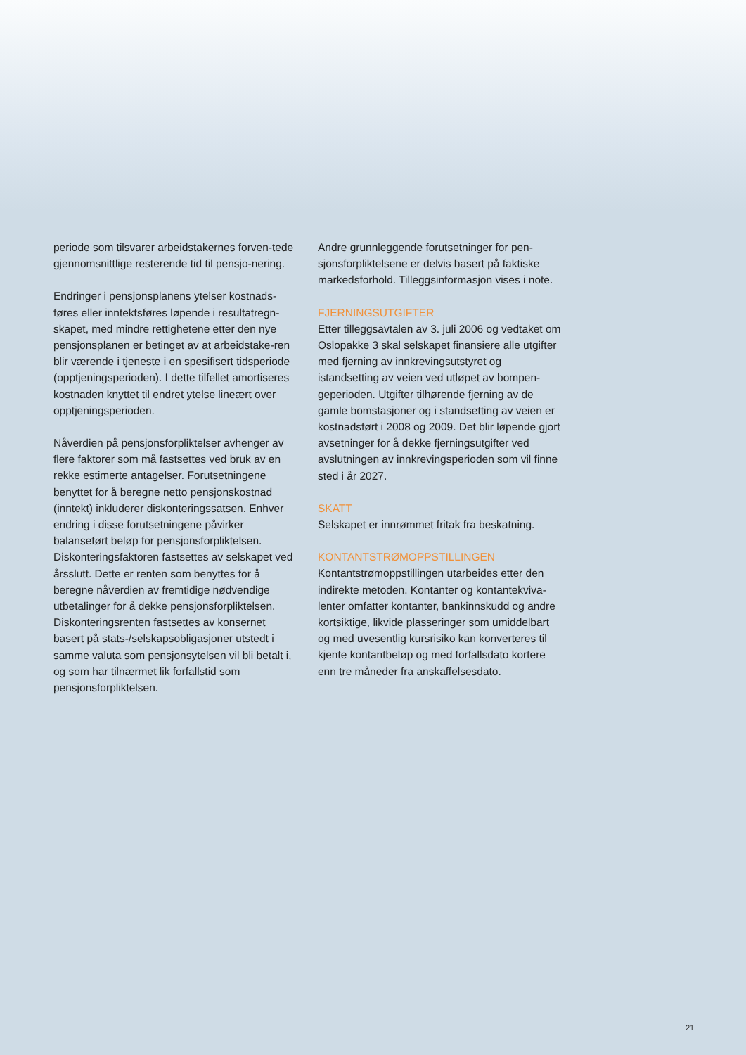periode som tilsvarer arbeidstakernes forven-tede gjennomsnittlige resterende tid til pensjo-nering.
Endringer i pensjonsplanens ytelser kostnads-føres eller inntektsføres løpende i resultatregn-skapet, med mindre rettighetene etter den nye pensjonsplanen er betinget av at arbeidstake-ren blir værende i tjeneste i en spesifisert tidsperiode (opptjeningsperioden). I dette tilfellet amortiseres kostnaden knyttet til endret ytelse lineært over opptjeningsperioden.
Nåverdien på pensjonsforpliktelser avhenger av flere faktorer som må fastsettes ved bruk av en rekke estimerte antagelser. Forutsetningene benyttet for å beregne netto pensjonskostnad (inntekt) inkluderer diskonteringssatsen. Enhver endring i disse forutsetningene påvirker balanseført beløp for pensjonsforpliktelsen. Diskonteringsfaktoren fastsettes av selskapet ved årsslutt. Dette er renten som benyttes for å beregne nåverdien av fremtidige nødvendige utbetalinger for å dekke pensjonsforpliktelsen. Diskonteringsrenten fastsettes av konsernet basert på stats-/selskapsobligasjoner utstedt i samme valuta som pensjonsytelsen vil bli betalt i, og som har tilnærmet lik forfallstid som pensjonsforpliktelsen.
Andre grunnleggende forutsetninger for pen-sjonsforpliktelsene er delvis basert på faktiske markedsforhold. Tilleggsinformasjon vises i note.
FJERNINGSUTGIFTER
Etter tilleggsavtalen av 3. juli 2006 og vedtaket om Oslopakke 3 skal selskapet finansiere alle utgifter med fjerning av innkrevingsutstyret og istandsetting av veien ved utløpet av bompen-geperioden. Utgifter tilhørende fjerning av de gamle bomstasjoner og i standsetting av veien er kostnadsført i 2008 og 2009. Det blir løpende gjort avsetninger for å dekke fjerningsutgifter ved avslutningen av innkrevingsperioden som vil finne sted i år 2027.
SKATT
Selskapet er innrømmet fritak fra beskatning.
KONTANTSTRØMOPPSTILLINGEN
Kontantstrømoppstillingen utarbeides etter den indirekte metoden. Kontanter og kontantekviva-lenter omfatter kontanter, bankinnskudd og andre kortsiktige, likvide plasseringer som umiddelbart og med uvesentlig kursrisiko kan konverteres til kjente kontantbeløp og med forfallsdato kortere enn tre måneder fra anskaffelsesdato.
21